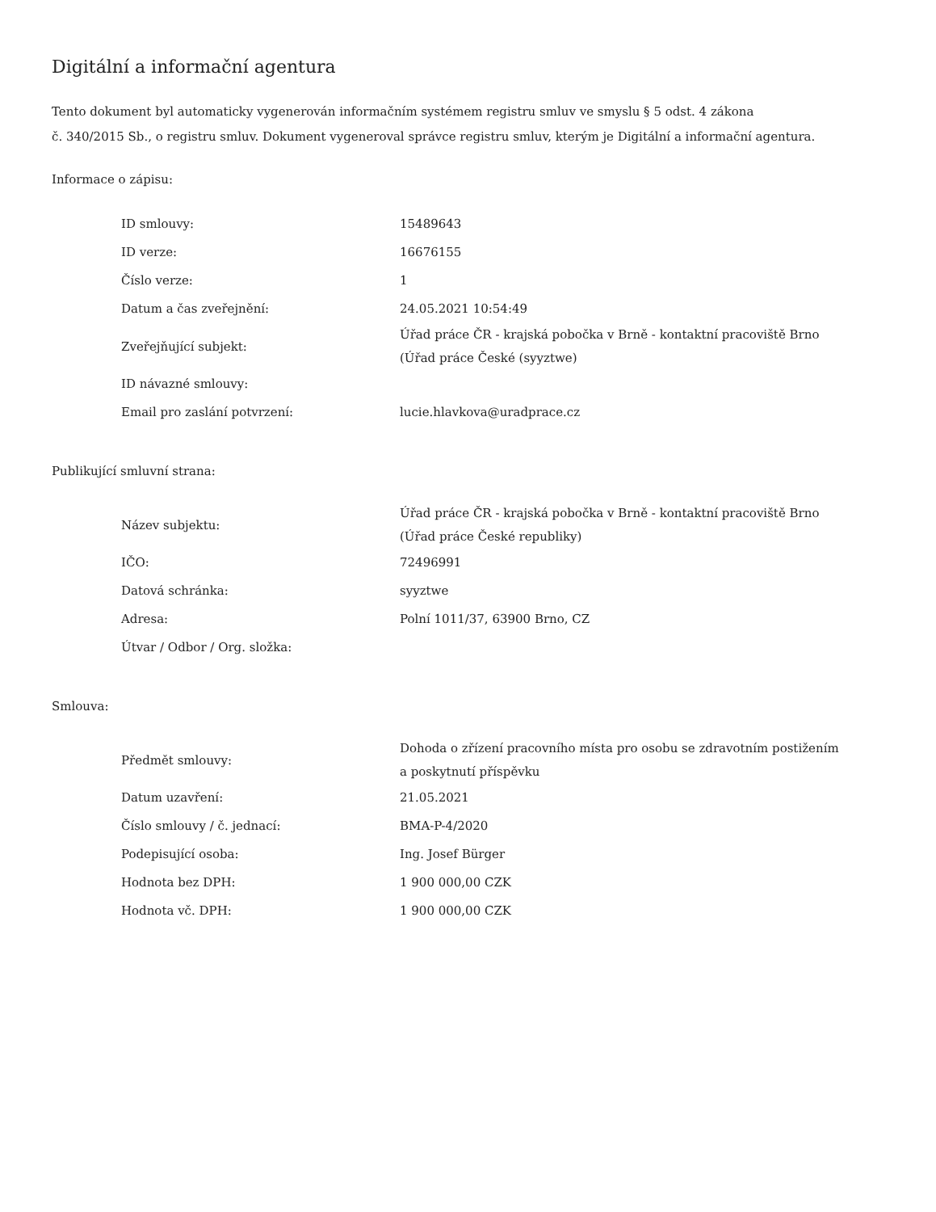Digitální a informační agentura
Tento dokument byl automaticky vygenerován informačním systémem registru smluv ve smyslu § 5 odst. 4 zákona
č. 340/2015 Sb., o registru smluv. Dokument vygeneroval správce registru smluv, kterým je Digitální a informační agentura.
Informace o zápisu:
| ID smlouvy: | 15489643 |
| ID verze: | 16676155 |
| Číslo verze: | 1 |
| Datum a čas zveřejnění: | 24.05.2021 10:54:49 |
| Zveřejňující subjekt: | Úřad práce ČR - krajská pobočka v Brně - kontaktní pracoviště Brno (Úřad práce České (syyztwe) |
| ID návazné smlouvy: | |
| Email pro zaslání potvrzení: | lucie.hlavkova@uradprace.cz |
Publikující smluvní strana:
| Název subjektu: | Úřad práce ČR - krajská pobočka v Brně - kontaktní pracoviště Brno (Úřad práce České republiky) |
| IČO: | 72496991 |
| Datová schránka: | syyztwe |
| Adresa: | Polní 1011/37, 63900 Brno, CZ |
| Útvar / Odbor / Org. složka: | |
Smlouva:
| Předmět smlouvy: | Dohoda o zřízení pracovního místa pro osobu se zdravotním postižením a poskytnutí příspěvku |
| Datum uzavření: | 21.05.2021 |
| Číslo smlouvy / č. jednací: | BMA-P-4/2020 |
| Podepisující osoba: | Ing. Josef Bürger |
| Hodnota bez DPH: | 1 900 000,00 CZK |
| Hodnota vč. DPH: | 1 900 000,00 CZK |